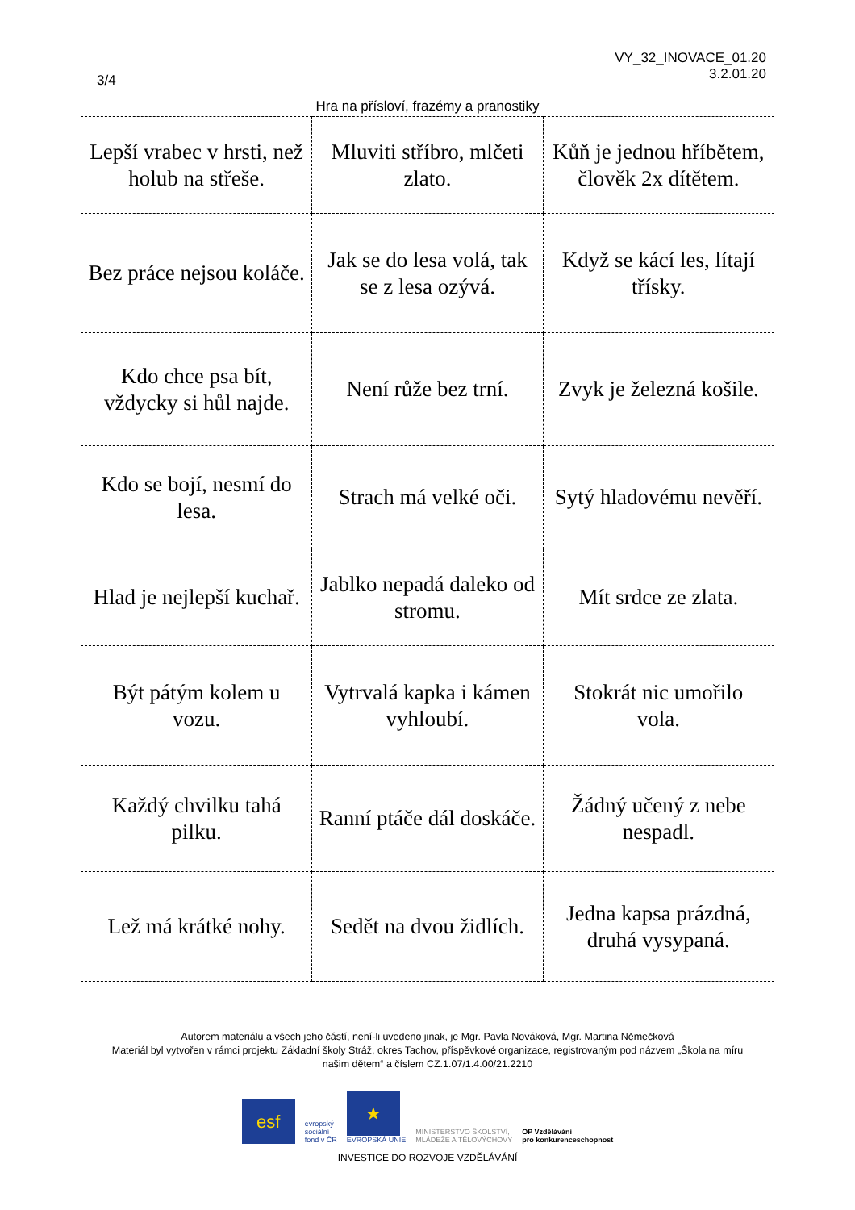VY_32_INOVACE_01.20
3.2.01.20
3/4
Hra na přísloví, frazémy a pranostiky
| Lepší vrabec v hrsti, než holub na střeše. | Mluviti stříbro, mlčeti zlato. | Kůň je jednou hříbětem, člověk 2x dítětem. |
| Bez práce nejsou koláče. | Jak se do lesa volá, tak se z lesa ozývá. | Když se kácí les, lítají třísky. |
| Kdo chce psa bít, vždycky si hůl najde. | Není růže bez trní. | Zvyk je železná košile. |
| Kdo se bojí, nesmí do lesa. | Strach má velké oči. | Sytý hladovému nevěří. |
| Hlad je nejlepší kuchař. | Jablko nepadá daleko od stromu. | Mít srdce ze zlata. |
| Být pátým kolem u vozu. | Vytrvalá kapka i kámen vyhloubí. | Stokrát nic umořilo vola. |
| Každý chvilku tahá pilku. | Ranní ptáče dál doskáče. | Žádný učený z nebe nespadl. |
| Lež má krátké nohy. | Sedět na dvou židlích. | Jedna kapsa prázdná, druhá vysypaná. |
Autorem materiálu a všech jeho částí, není-li uvedeno jinak, je Mgr. Pavla Nováková, Mgr. Martina Němečková
Materiál byl vytvořen v rámci projektu Základní školy Stráž, okres Tachov, příspěvkové organizace, registrovaným pod názvem „Škola na míru
našim dětem“ a číslem CZ.1.07/1.4.00/21.2210
esf
evropský
sociální
fond v ČR
★
EVROPSKÁ UNIE
MINISTERSTVO ŠKOLSTVÍ,
MLÁDEŽE A TĚLOVÝCHOVY
OP Vzdělávání
pro konkurenceschopnost
INVESTICE DO ROZVOJE VZDĚLÁVÁNÍ